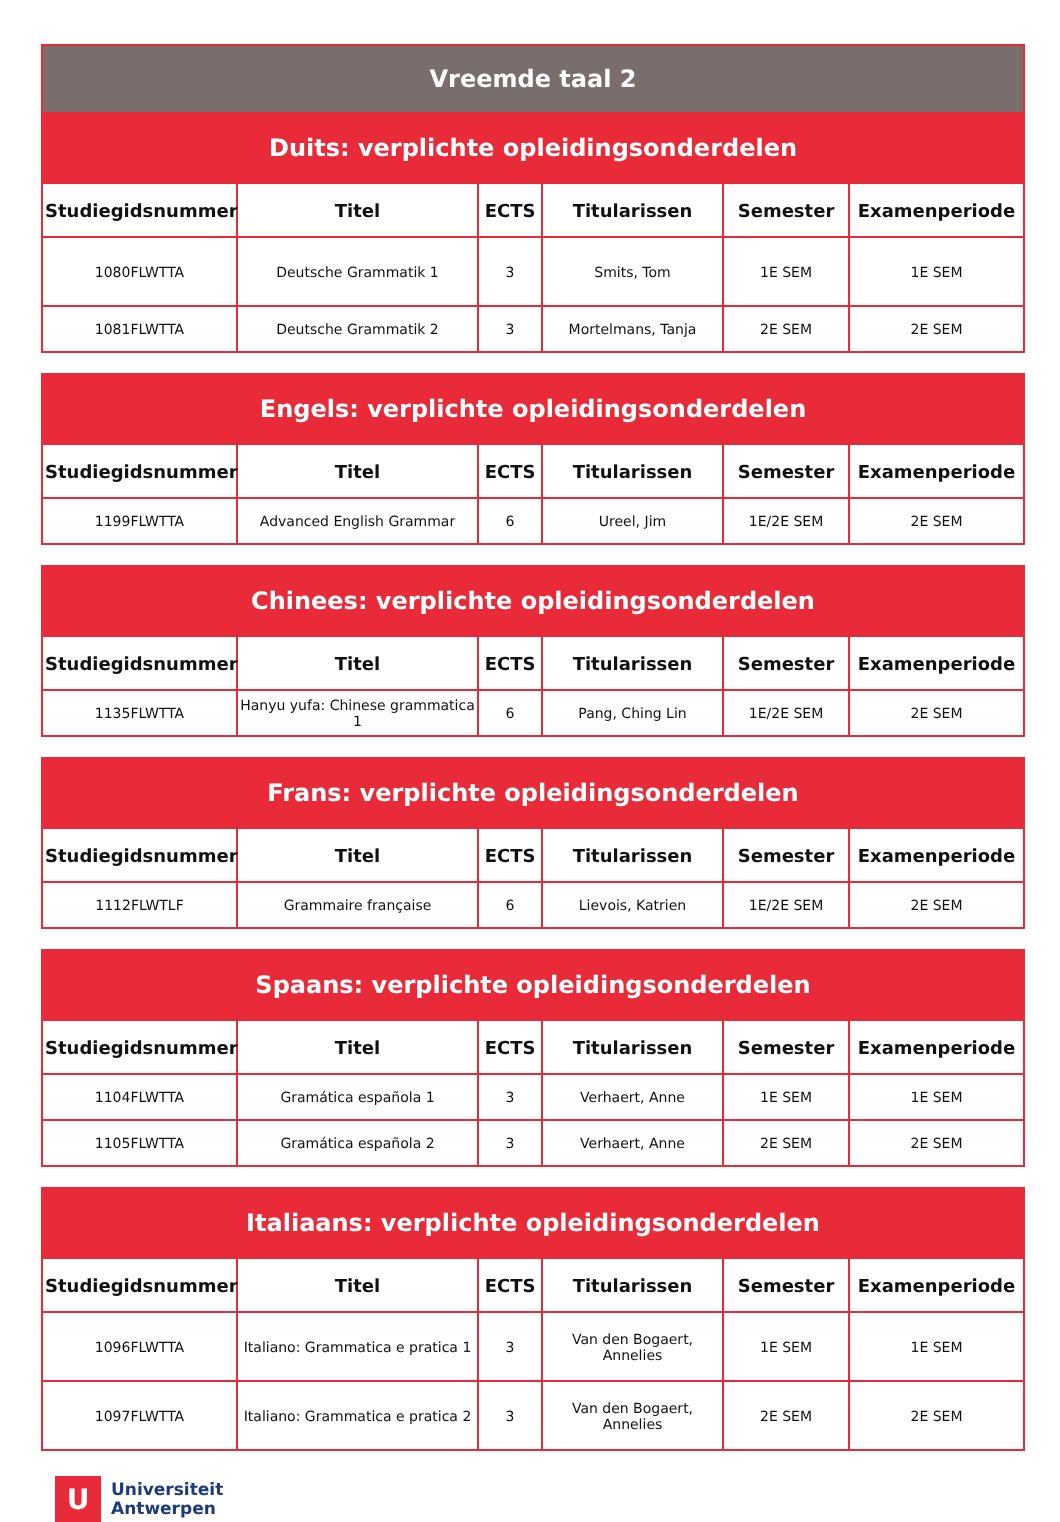| Vreemde taal 2 | | | | | |
| Duits: verplichte opleidingsonderdelen | | | | | |
| Studiegidsnummer | Titel | ECTS | Titularissen | Semester | Examenperiode |
| 1080FLWTTA | Deutsche Grammatik 1 | 3 | Smits, Tom | 1E SEM | 1E SEM |
| 1081FLWTTA | Deutsche Grammatik 2 | 3 | Mortelmans, Tanja | 2E SEM | 2E SEM |
| Engels: verplichte opleidingsonderdelen | | | | | |
| Studiegidsnummer | Titel | ECTS | Titularissen | Semester | Examenperiode |
| 1199FLWTTA | Advanced English Grammar | 6 | Ureel, Jim | 1E/2E SEM | 2E SEM |
| Chinees: verplichte opleidingsonderdelen | | | | | |
| Studiegidsnummer | Titel | ECTS | Titularissen | Semester | Examenperiode |
| 1135FLWTTA | Hanyu yufa: Chinese grammatica 1 | 6 | Pang, Ching Lin | 1E/2E SEM | 2E SEM |
| Frans: verplichte opleidingsonderdelen | | | | | |
| Studiegidsnummer | Titel | ECTS | Titularissen | Semester | Examenperiode |
| 1112FLWTLF | Grammaire française | 6 | Lievois, Katrien | 1E/2E SEM | 2E SEM |
| Spaans: verplichte opleidingsonderdelen | | | | | |
| Studiegidsnummer | Titel | ECTS | Titularissen | Semester | Examenperiode |
| 1104FLWTTA | Gramática española 1 | 3 | Verhaert, Anne | 1E SEM | 1E SEM |
| 1105FLWTTA | Gramática española 2 | 3 | Verhaert, Anne | 2E SEM | 2E SEM |
| Italiaans: verplichte opleidingsonderdelen | | | | | |
| Studiegidsnummer | Titel | ECTS | Titularissen | Semester | Examenperiode |
| 1096FLWTTA | Italiano: Grammatica e pratica 1 | 3 | Van den Bogaert, Annelies | 1E SEM | 1E SEM |
| 1097FLWTTA | Italiano: Grammatica e pratica 2 | 3 | Van den Bogaert, Annelies | 2E SEM | 2E SEM |
U
Universiteit
Antwerpen